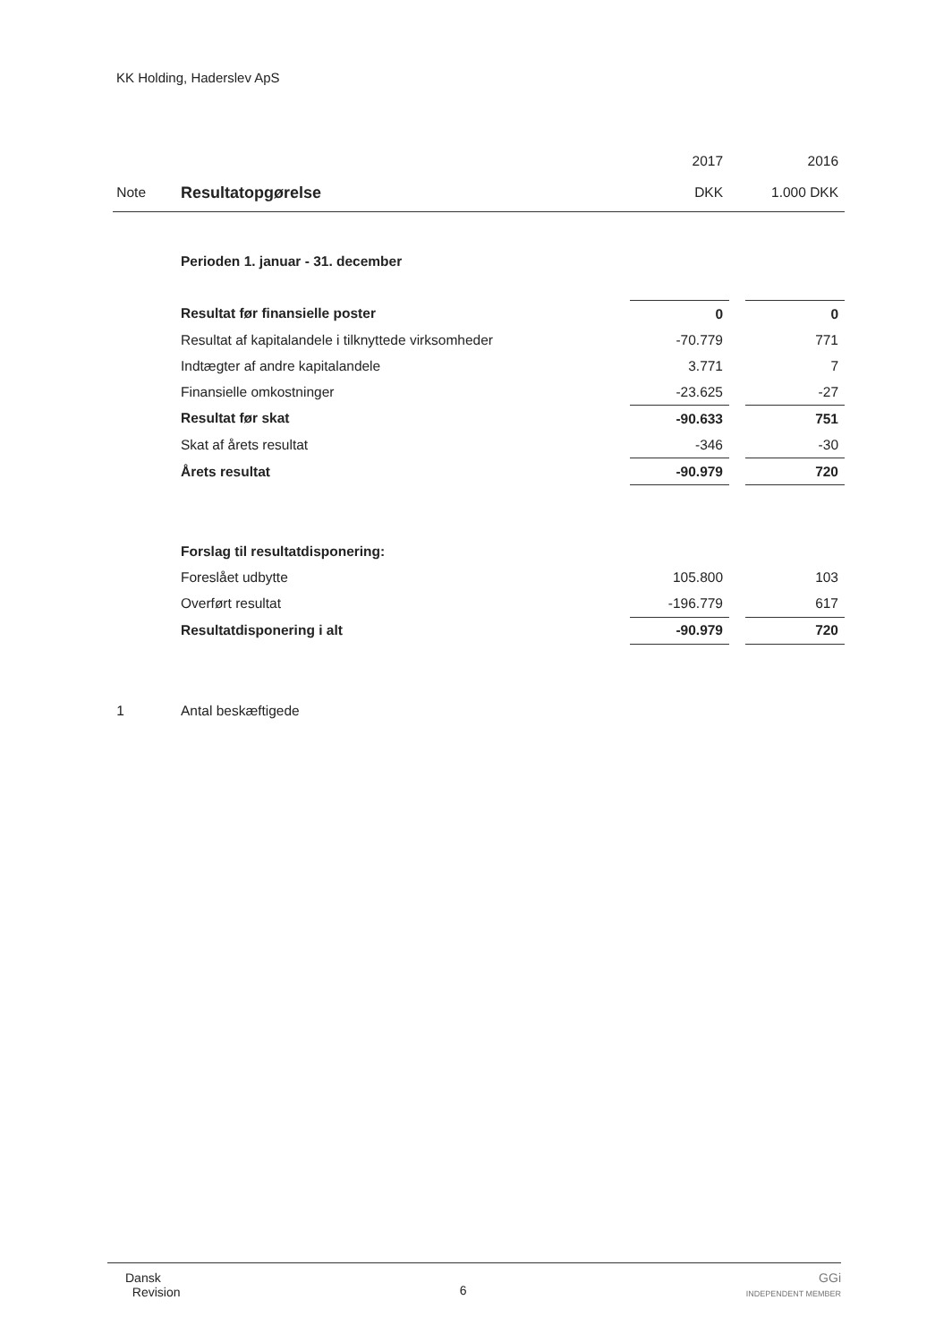KK Holding, Haderslev ApS
| | | 2017 | | 2016 |
| Note | Resultatopgørelse | DKK | | 1.000 DKK |
| | Perioden 1. januar - 31. december | | | |
| | Resultat før finansielle poster | 0 | | 0 |
| | Resultat af kapitalandele i tilknyttede virksomheder | -70.779 | | 771 |
| | Indtægter af andre kapitalandele | 3.771 | | 7 |
| | Finansielle omkostninger | -23.625 | | -27 |
| | Resultat før skat | -90.633 | | 751 |
| | Skat af årets resultat | -346 | | -30 |
| | Årets resultat | -90.979 | | 720 |
| | Forslag til resultatdisponering: | | | |
| | Foreslået udbytte | 105.800 | | 103 |
| | Overført resultat | -196.779 | | 617 |
| | Resultatdisponering i alt | -90.979 | | 720 |
| 1 | Antal beskæftigede | | | |
Dansk
Revision
6
GGi
INDEPENDENT MEMBER